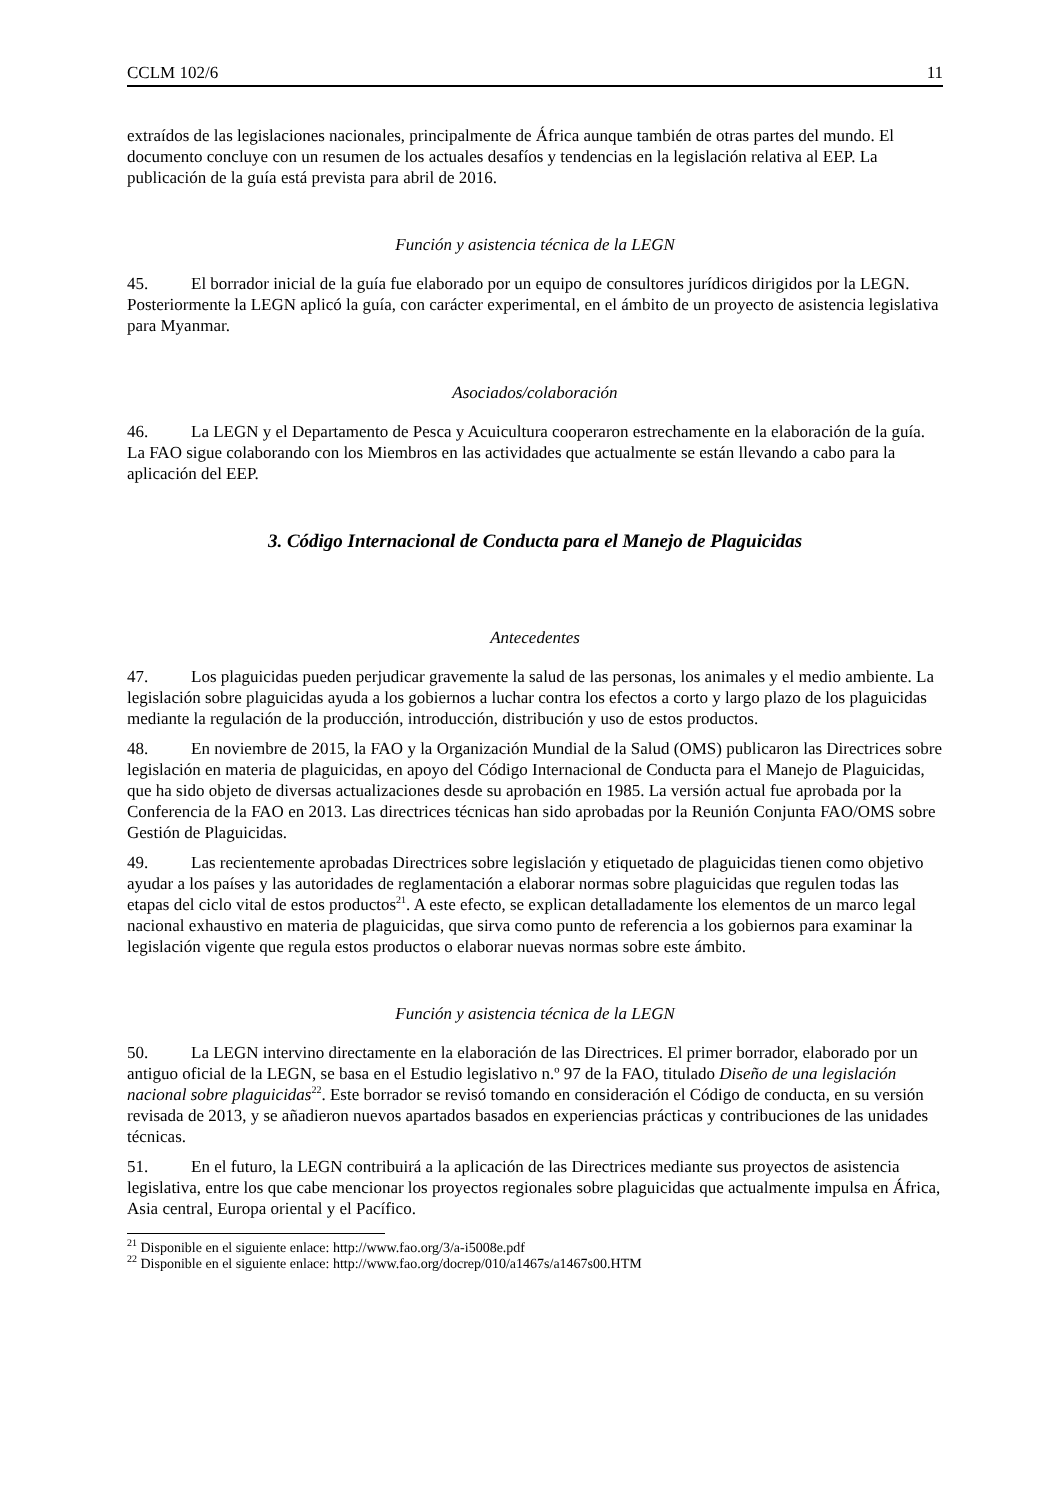CCLM 102/6 11
extraídos de las legislaciones nacionales, principalmente de África aunque también de otras partes del mundo. El documento concluye con un resumen de los actuales desafíos y tendencias en la legislación relativa al EEP. La publicación de la guía está prevista para abril de 2016.
Función y asistencia técnica de la LEGN
45. El borrador inicial de la guía fue elaborado por un equipo de consultores jurídicos dirigidos por la LEGN. Posteriormente la LEGN aplicó la guía, con carácter experimental, en el ámbito de un proyecto de asistencia legislativa para Myanmar.
Asociados/colaboración
46. La LEGN y el Departamento de Pesca y Acuicultura cooperaron estrechamente en la elaboración de la guía. La FAO sigue colaborando con los Miembros en las actividades que actualmente se están llevando a cabo para la aplicación del EEP.
3. Código Internacional de Conducta para el Manejo de Plaguicidas
Antecedentes
47. Los plaguicidas pueden perjudicar gravemente la salud de las personas, los animales y el medio ambiente. La legislación sobre plaguicidas ayuda a los gobiernos a luchar contra los efectos a corto y largo plazo de los plaguicidas mediante la regulación de la producción, introducción, distribución y uso de estos productos.
48. En noviembre de 2015, la FAO y la Organización Mundial de la Salud (OMS) publicaron las Directrices sobre legislación en materia de plaguicidas, en apoyo del Código Internacional de Conducta para el Manejo de Plaguicidas, que ha sido objeto de diversas actualizaciones desde su aprobación en 1985. La versión actual fue aprobada por la Conferencia de la FAO en 2013. Las directrices técnicas han sido aprobadas por la Reunión Conjunta FAO/OMS sobre Gestión de Plaguicidas.
49. Las recientemente aprobadas Directrices sobre legislación y etiquetado de plaguicidas tienen como objetivo ayudar a los países y las autoridades de reglamentación a elaborar normas sobre plaguicidas que regulen todas las etapas del ciclo vital de estos productos<sup>21</sup>. A este efecto, se explican detalladamente los elementos de un marco legal nacional exhaustivo en materia de plaguicidas, que sirva como punto de referencia a los gobiernos para examinar la legislación vigente que regula estos productos o elaborar nuevas normas sobre este ámbito.
Función y asistencia técnica de la LEGN
50. La LEGN intervino directamente en la elaboración de las Directrices. El primer borrador, elaborado por un antiguo oficial de la LEGN, se basa en el Estudio legislativo n.º 97 de la FAO, titulado Diseño de una legislación nacional sobre plaguicidas<sup>22</sup>. Este borrador se revisó tomando en consideración el Código de conducta, en su versión revisada de 2013, y se añadieron nuevos apartados basados en experiencias prácticas y contribuciones de las unidades técnicas.
51. En el futuro, la LEGN contribuirá a la aplicación de las Directrices mediante sus proyectos de asistencia legislativa, entre los que cabe mencionar los proyectos regionales sobre plaguicidas que actualmente impulsa en África, Asia central, Europa oriental y el Pacífico.
<sup>21</sup> Disponible en el siguiente enlace: http://www.fao.org/3/a-i5008e.pdf
<sup>22</sup> Disponible en el siguiente enlace: http://www.fao.org/docrep/010/a1467s/a1467s00.HTM